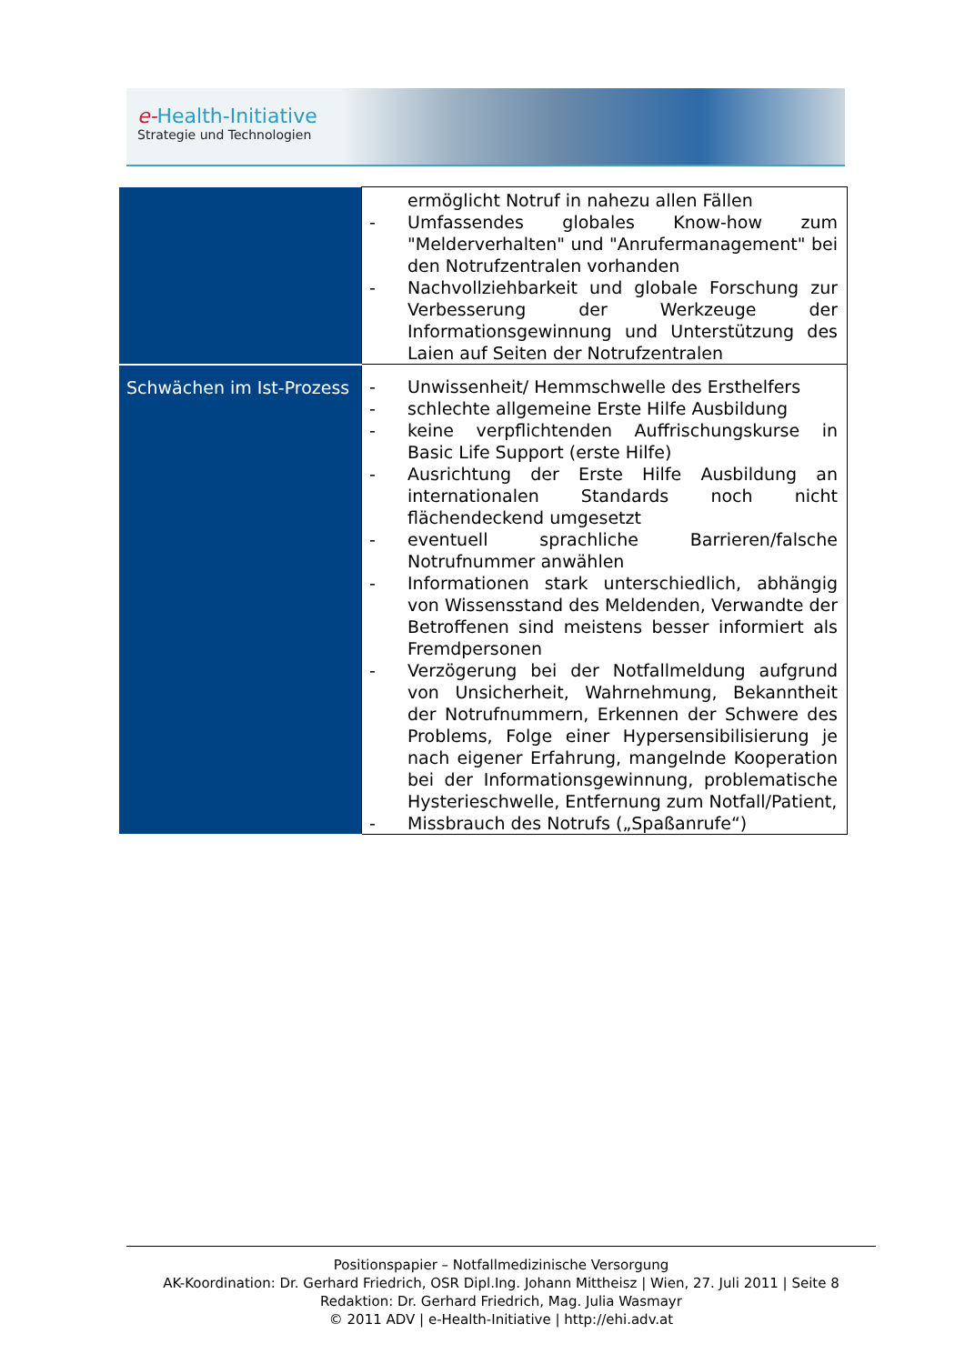e-Health-Initiative
Strategie und Technologien
| | ermöglicht Notruf in nahezu allen Fällen - Umfassendes globales Know-how zum "Melderverhal­ten" und "Anrufermanagement" bei den Notrufzentra­len vorhanden - Nachvollziehbarkeit und globale Forschung zur Verbes­serung der Werkzeuge der Informationsgewinnung und Unterstützung des Laien auf Seiten der Notrufzentralen |
| Schwächen im Ist-Prozess | - Unwissenheit/ Hemmschwelle des Ersthelfers - schlechte allgemeine Erste Hilfe Ausbildung - keine verpflichtenden Auffrischungskurse in Basic Life Support (erste Hilfe) - Ausrichtung der Erste Hilfe Ausbildung an internationa­len Standards noch nicht flächendeckend umgesetzt - eventuell sprachliche Barrieren/falsche Notrufnummer anwählen - Informationen stark unterschiedlich, abhängig von Wis­sensstand des Meldenden, Verwandte der Betroffenen sind meistens besser informiert als Fremdpersonen - Verzögerung bei der Notfallmeldung aufgrund von Un­sicherheit, Wahrnehmung, Bekanntheit der Notruf­nummern, Erkennen der Schwere des Problems, Folge einer Hypersensibilisierung je nach eigener Erfahrung, mangelnde Kooperation bei der Informationsgewin­nung, problematische Hysterieschwelle, Entfernung zum Notfall/Patient, - Missbrauch des Notrufs („Spaßanrufe“) |
Positionspapier – Notfallmedizinische Versorgung
AK-Koordination: Dr. Gerhard Friedrich, OSR Dipl.Ing. Johann Mittheisz | Wien, 27. Juli 2011 | Seite 8
Redaktion: Dr. Gerhard Friedrich, Mag. Julia Wasmayr
© 2011 ADV | e-Health-Initiative | http://ehi.adv.at